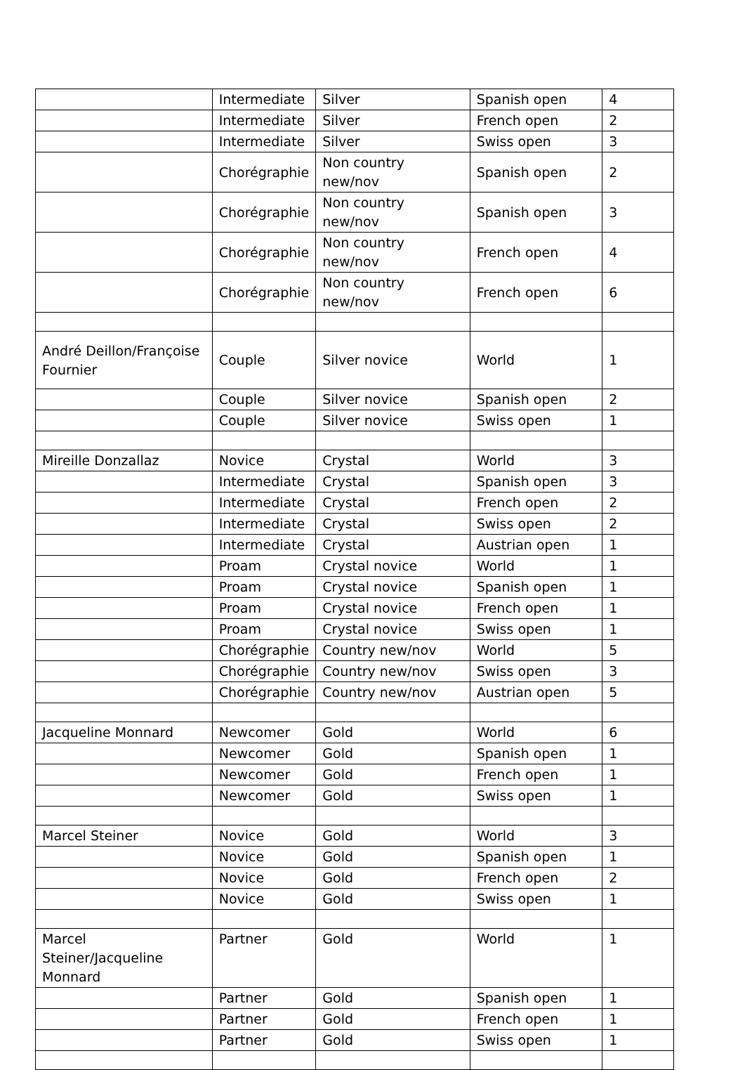| | Intermediate | Silver | Spanish open | 4 |
| | Intermediate | Silver | French open | 2 |
| | Intermediate | Silver | Swiss open | 3 |
| | Chorégraphie | Non country new/nov | Spanish open | 2 |
| | Chorégraphie | Non country new/nov | Spanish open | 3 |
| | Chorégraphie | Non country new/nov | French open | 4 |
| | Chorégraphie | Non country new/nov | French open | 6 |
| André Deillon/Françoise Fournier | Couple | Silver novice | World | 1 |
| | Couple | Silver novice | Spanish open | 2 |
| | Couple | Silver novice | Swiss open | 1 |
| Mireille Donzallaz | Novice | Crystal | World | 3 |
| | Intermediate | Crystal | Spanish open | 3 |
| | Intermediate | Crystal | French open | 2 |
| | Intermediate | Crystal | Swiss open | 2 |
| | Intermediate | Crystal | Austrian open | 1 |
| | Proam | Crystal novice | World | 1 |
| | Proam | Crystal novice | Spanish open | 1 |
| | Proam | Crystal novice | French open | 1 |
| | Proam | Crystal novice | Swiss open | 1 |
| | Chorégraphie | Country new/nov | World | 5 |
| | Chorégraphie | Country new/nov | Swiss open | 3 |
| | Chorégraphie | Country new/nov | Austrian open | 5 |
| Jacqueline Monnard | Newcomer | Gold | World | 6 |
| | Newcomer | Gold | Spanish open | 1 |
| | Newcomer | Gold | French open | 1 |
| | Newcomer | Gold | Swiss open | 1 |
| Marcel Steiner | Novice | Gold | World | 3 |
| | Novice | Gold | Spanish open | 1 |
| | Novice | Gold | French open | 2 |
| | Novice | Gold | Swiss open | 1 |
| Marcel Steiner/Jacqueline Monnard | Partner | Gold | World | 1 |
| | Partner | Gold | Spanish open | 1 |
| | Partner | Gold | French open | 1 |
| | Partner | Gold | Swiss open | 1 |